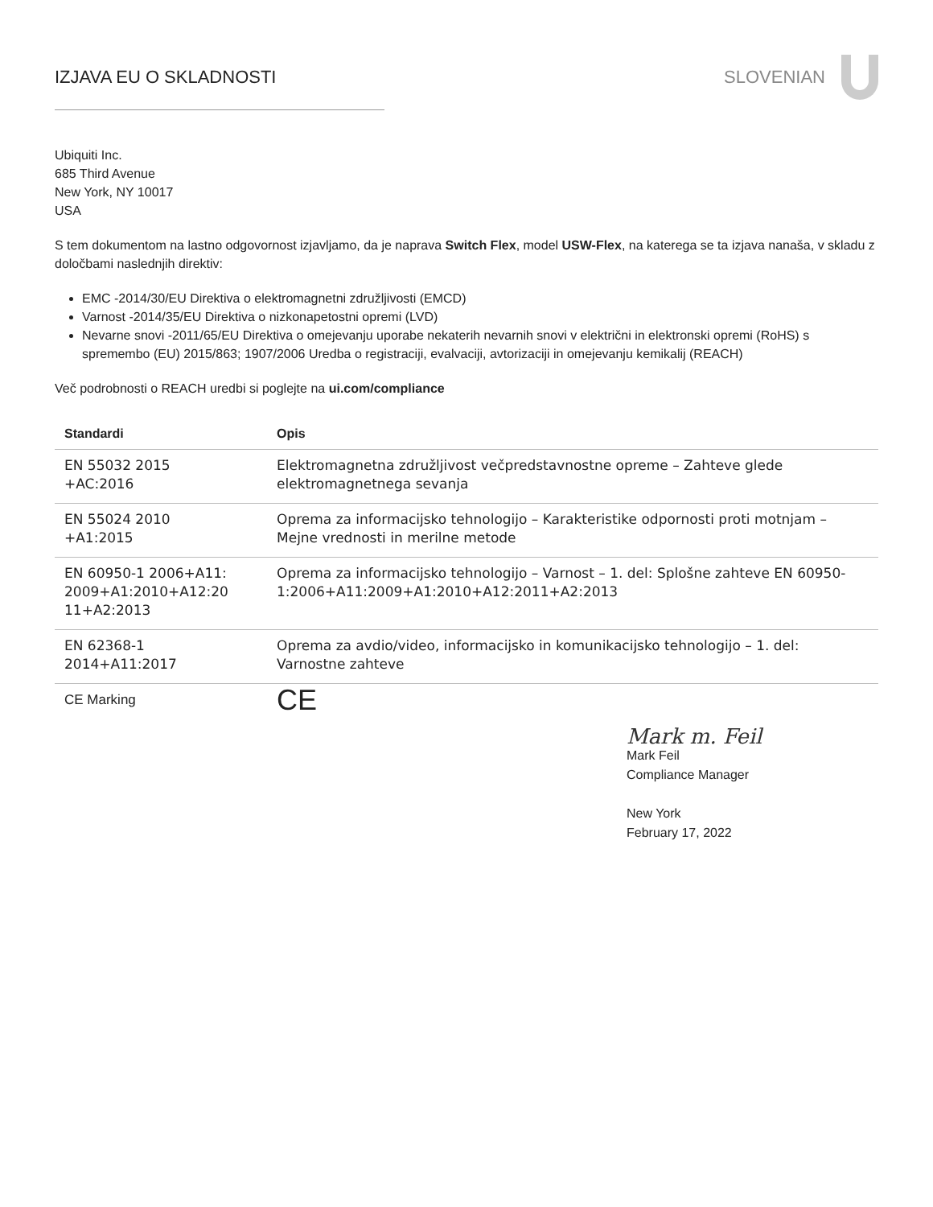IZJAVA EU O SKLADNOSTI SLOVENIAN
Ubiquiti Inc.
685 Third Avenue
New York, NY 10017
USA
S tem dokumentom na lastno odgovornost izjavljamo, da je naprava Switch Flex, model USW-Flex, na katerega se ta izjava nanaša, v skladu z določbami naslednjih direktiv:
EMC -2014/30/EU Direktiva o elektromagnetni združljivosti (EMCD)
Varnost -2014/35/EU Direktiva o nizkonapetostni opremi (LVD)
Nevarne snovi -2011/65/EU Direktiva o omejevanju uporabe nekaterih nevarnih snovi v električni in elektronski opremi (RoHS) s spremembo (EU) 2015/863; 1907/2006 Uredba o registraciji, evalvaciji, avtorizaciji in omejevanju kemikalij (REACH)
Več podrobnosti o REACH uredbi si poglejte na ui.com/compliance
| Standardi | Opis |
| --- | --- |
| EN 55032 2015 +AC:2016 | Elektromagnetna združljivost večpredstavnostne opreme – Zahteve glede elektromagnetnega sevanja |
| EN 55024 2010 +A1:2015 | Oprema za informacijsko tehnologijo – Karakteristike odpornosti proti motnjam – Mejne vrednosti in merilne metode |
| EN 60950-1 2006+A11: 2009+A1:2010+A12:20 11+A2:2013 | Oprema za informacijsko tehnologijo – Varnost – 1. del: Splošne zahteve EN 60950-1:2006+A11:2009+A1:2010+A12:2011+A2:2013 |
| EN 62368-1 2014+A11:2017 | Oprema za avdio/video, informacijsko in komunikacijsko tehnologijo – 1. del: Varnostne zahteve |
| CE Marking | CE |
Mark m. Feil
Mark Feil
Compliance Manager
New York
February 17, 2022